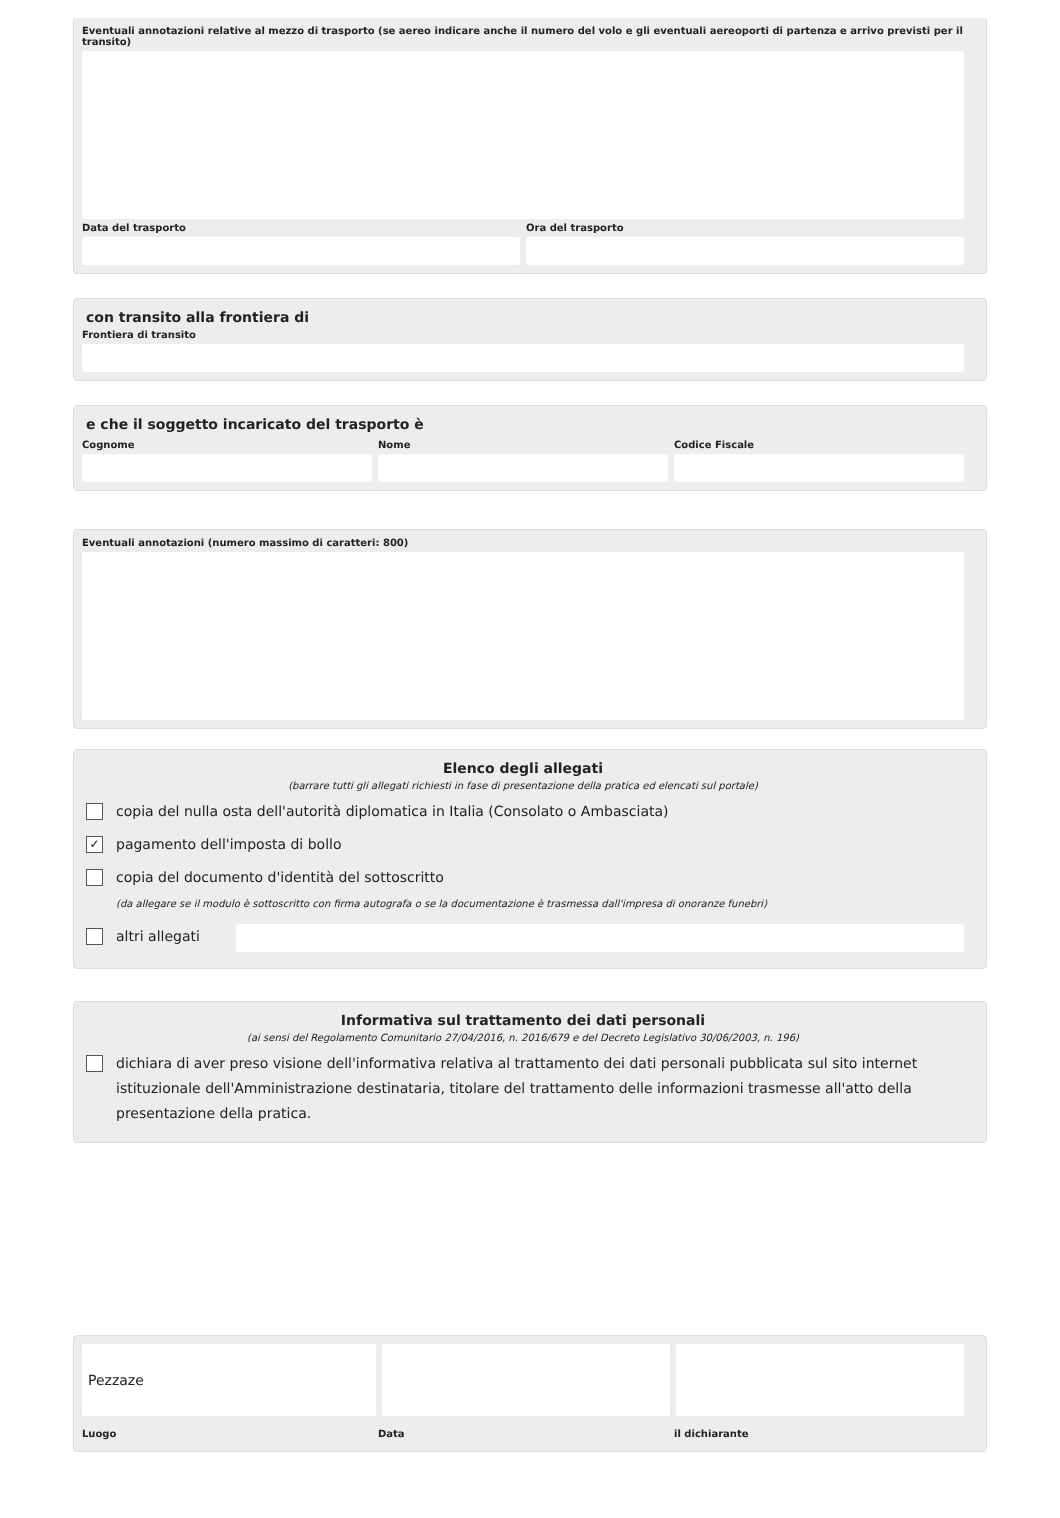Eventuali annotazioni relative al mezzo di trasporto (se aereo indicare anche il numero del volo e gli eventuali aereoporti di partenza e arrivo previsti per il transito)
Data del trasporto Ora del trasporto
con transito alla frontiera di
Frontiera di transito
e che il soggetto incaricato del trasporto è
Cognome Nome Codice Fiscale
Eventuali annotazioni (numero massimo di caratteri: 800)
Elenco degli allegati
(barrare tutti gli allegati richiesti in fase di presentazione della pratica ed elencati sul portale)
copia del nulla osta dell'autorità diplomatica in Italia (Consolato o Ambasciata)
✓
pagamento dell'imposta di bollo
copia del documento d'identità del sottoscritto
(da allegare se il modulo è sottoscritto con firma autografa o se la documentazione è trasmessa dall'impresa di onoranze funebri)
altri allegati
Informativa sul trattamento dei dati personali
(ai sensi del Regolamento Comunitario 27/04/2016, n. 2016/679 e del Decreto Legislativo 30/06/2003, n. 196)
dichiara di aver preso visione dell'informativa relativa al trattamento dei dati personali pubblicata sul sito internet istituzionale dell'Amministrazione destinataria, titolare del trattamento delle informazioni trasmesse all'atto della presentazione della pratica.
Pezzaze
Luogo Data il dichiarante